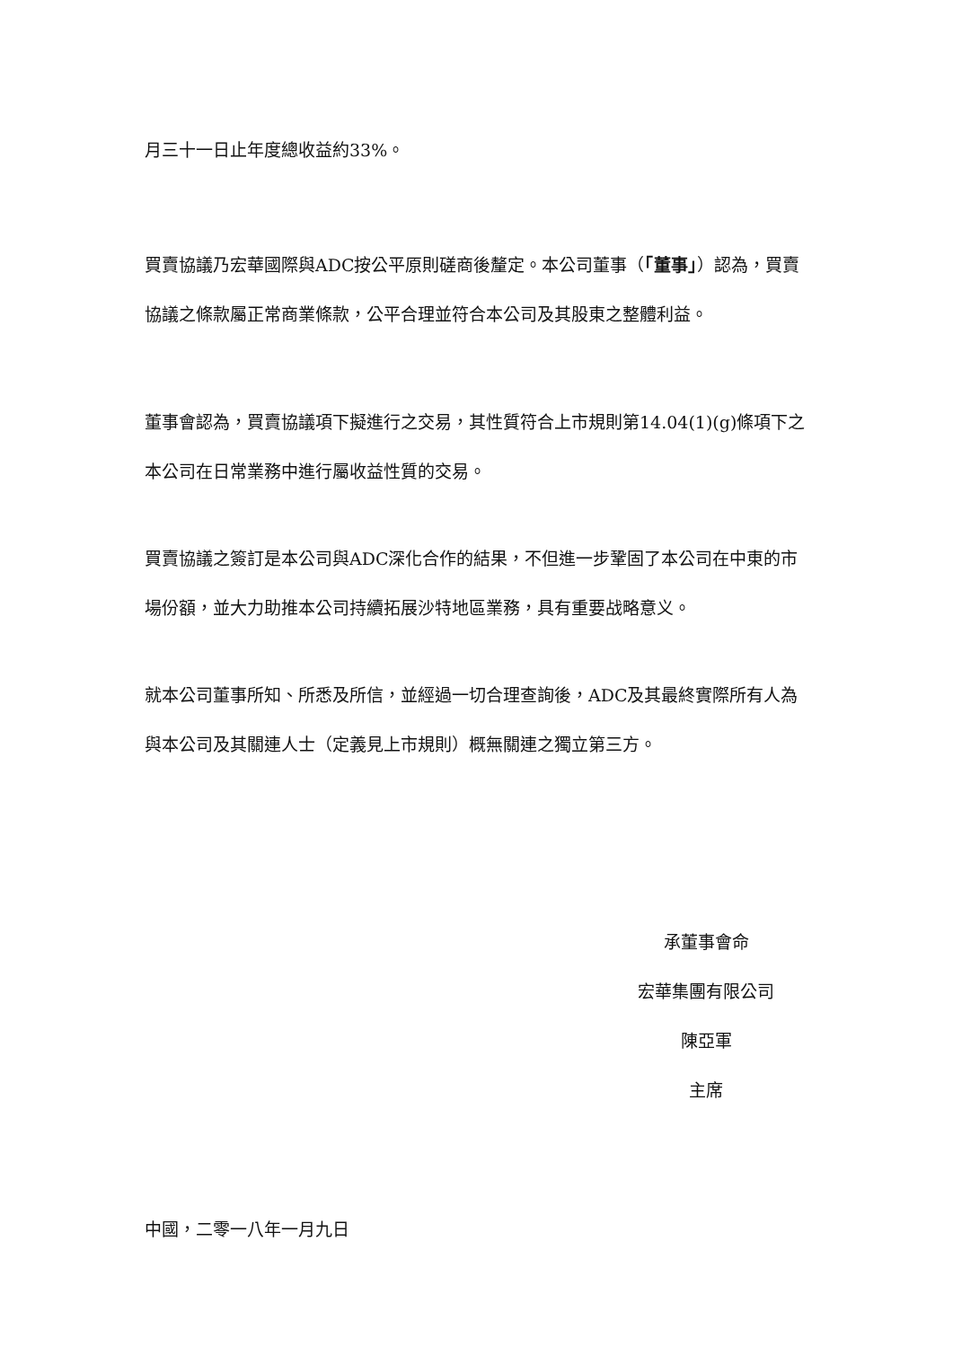月三十一日止年度總收益約33%。
買賣協議乃宏華國際與ADC按公平原則磋商後釐定。本公司董事（「董事」）認為，買賣協議之條款屬正常商業條款，公平合理並符合本公司及其股東之整體利益。
董事會認為，買賣協議項下擬進行之交易，其性質符合上市規則第14.04(1)(g)條項下之本公司在日常業務中進行屬收益性質的交易。
買賣協議之簽訂是本公司與ADC深化合作的結果，不但進一步鞏固了本公司在中東的市場份額，並大力助推本公司持續拓展沙特地區業務，具有重要战略意义。
就本公司董事所知、所悉及所信，並經過一切合理查詢後，ADC及其最終實際所有人為與本公司及其關連人士（定義見上市規則）概無關連之獨立第三方。
承董事會命
宏華集團有限公司
陳亞軍
主席
中國，二零一八年一月九日